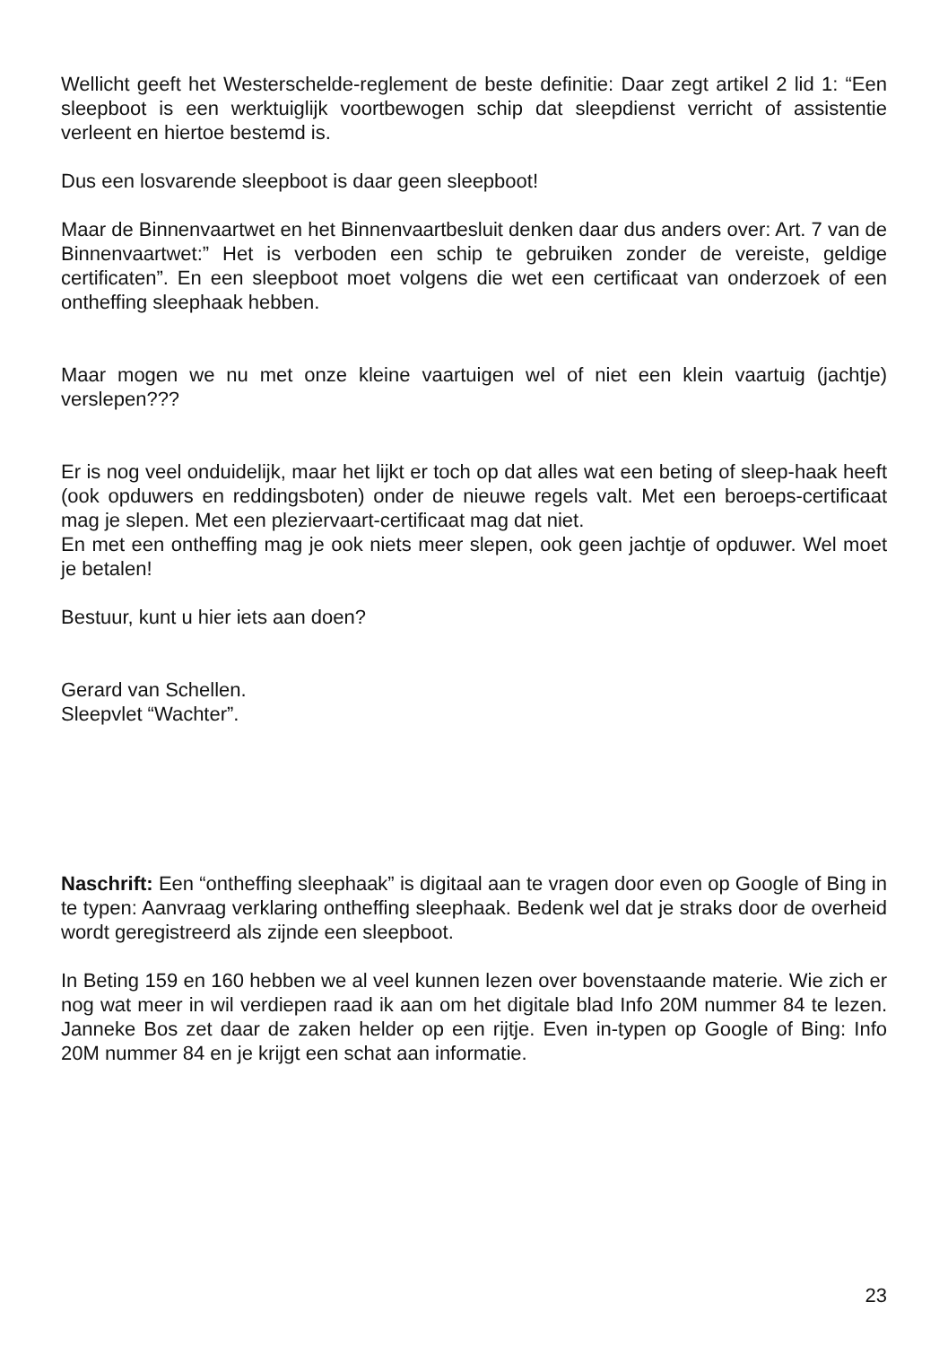Wellicht geeft het Westerschelde-reglement de beste definitie: Daar zegt artikel 2 lid 1: “Een sleepboot is een werktuiglijk voortbewogen schip dat sleepdienst verricht of assistentie verleent en hiertoe bestemd is.
Dus een losvarende sleepboot is daar geen sleepboot!
Maar de Binnenvaartwet en het Binnenvaartbesluit denken daar dus anders over: Art. 7 van de Binnenvaartwet:” Het is verboden een schip te gebruiken zonder de vereiste, geldige certificaten”. En een sleepboot moet volgens die wet een certificaat van onderzoek of een ontheffing sleephaak hebben.
Maar mogen we nu met onze kleine vaartuigen wel of niet een klein vaartuig (jachtje) verslepen???
Er is nog veel onduidelijk, maar het lijkt er toch op dat alles wat een beting of sleep-haak heeft (ook opduwers en reddingsboten) onder de nieuwe regels valt. Met een beroeps-certificaat mag je slepen. Met een pleziervaart-certificaat mag dat niet.
En met een ontheffing mag je ook niets meer slepen, ook geen jachtje of opduwer. Wel moet je betalen!
Bestuur, kunt u hier iets aan doen?
Gerard van Schellen.
Sleepvlet “Wachter”.
Naschrift: Een “ontheffing sleephaak” is digitaal aan te vragen door even op Google of Bing in te typen: Aanvraag verklaring ontheffing sleephaak. Bedenk wel dat je straks door de overheid wordt geregistreerd als zijnde een sleepboot.
In Beting 159 en 160 hebben we al veel kunnen lezen over bovenstaande materie. Wie zich er nog wat meer in wil verdiepen raad ik aan om het digitale blad Info 20M nummer 84 te lezen. Janneke Bos zet daar de zaken helder op een rijtje. Even in-typen op Google of Bing: Info 20M nummer 84 en je krijgt een schat aan informatie.
23